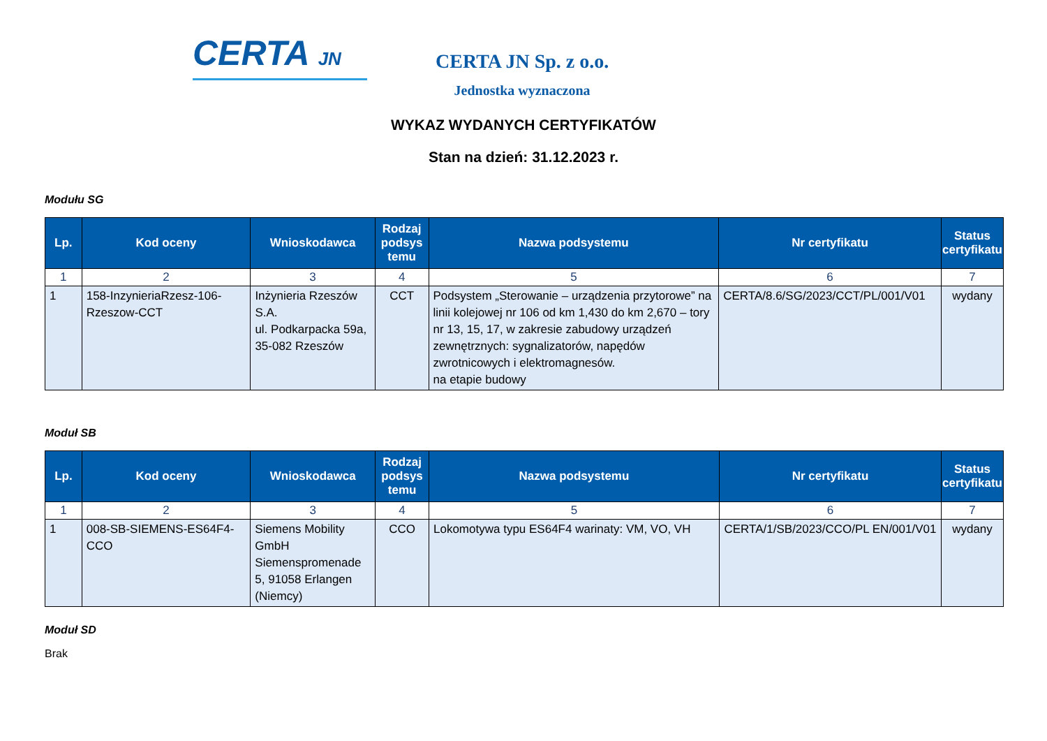CERTA JN
CERTA JN Sp. z o.o.
Jednostka wyznaczona
WYKAZ WYDANYCH CERTYFIKATÓW
Stan na dzień: 31.12.2023 r.
Modułu SG
| Lp. | Kod oceny | Wnioskodawca | Rodzaj podsys temu | Nazwa podsystemu | Nr certyfikatu | Status certyfikatu |
| --- | --- | --- | --- | --- | --- | --- |
| 1 | 2 | 3 | 4 | 5 | 6 | 7 |
| 1 | 158-InzynieriaRzesz-106-Rzeszow-CCT | Inżynieria Rzeszów S.A. ul. Podkarpacka 59a, 35-082 Rzeszów | CCT | Podsystem „Sterowanie – urządzenia przytorowe” na linii kolejowej nr 106 od km 1,430 do km 2,670 – tory nr 13, 15, 17, w zakresie zabudowy urządzeń zewnętrznych: sygnalizatorów, napędów zwrotnicowych i elektromagnesów. na etapie budowy | CERTA/8.6/SG/2023/CCT/PL/001/V01 | wydany |
Moduł SB
| Lp. | Kod oceny | Wnioskodawca | Rodzaj podsys temu | Nazwa podsystemu | Nr certyfikatu | Status certyfikatu |
| --- | --- | --- | --- | --- | --- | --- |
| 1 | 2 | 3 | 4 | 5 | 6 | 7 |
| 1 | 008-SB-SIEMENS-ES64F4-CCO | Siemens Mobility GmbH Siemenspromenade 5, 91058 Erlangen (Niemcy) | CCO | Lokomotywa typu ES64F4 warinaty: VM, VO, VH | CERTA/1/SB/2023/CCO/PL EN/001/V01 | wydany |
Moduł SD
Brak